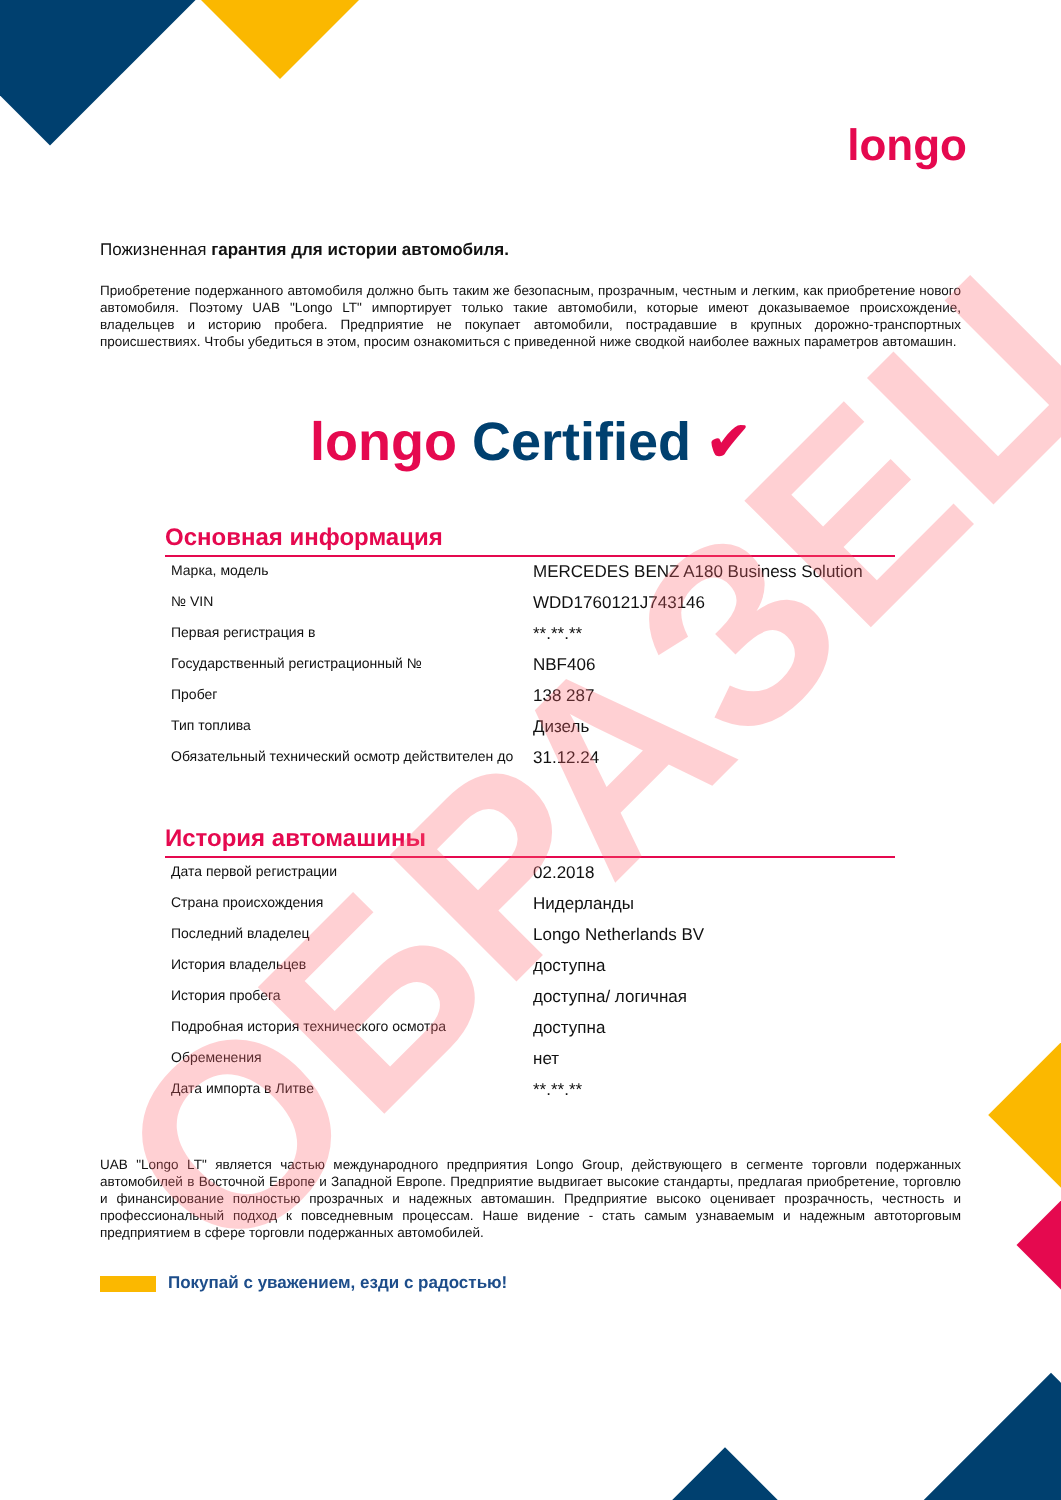longo
Пожизненная гарантия для истории автомобиля.
Приобретение подержанного автомобиля должно быть таким же безопасным, прозрачным, честным и легким, как приобретение нового автомобиля. Поэтому UAB "Longo LT" импортирует только такие автомобили, которые имеют доказываемое происхождение, владельцев и историю пробега. Предприятие не покупает автомобили, пострадавшие в крупных дорожно-транспортных происшествиях. Чтобы убедиться в этом, просим ознакомиться с приведенной ниже сводкой наиболее важных параметров автомашин.
longo Certified ✔
Основная информация
| Марка, модель | MERCEDES BENZ A180 Business Solution |
| № VIN | WDD1760121J743146 |
| Первая регистрация в | **.**.** |
| Государственный регистрационный № | NBF406 |
| Пробег | 138 287 |
| Тип топлива | Дизель |
| Обязательный технический осмотр действителен до | 31.12.24 |
История автомашины
| Дата первой регистрации | 02.2018 |
| Страна происхождения | Нидерланды |
| Последний владелец | Longo Netherlands BV |
| История владельцев | доступна |
| История пробега | доступна/ логичная |
| Подробная история технического осмотра | доступна |
| Обременения | нет |
| Дата импорта в Литве | **.**.** |
UAB "Longo LT" является частью международного предприятия Longo Group, действующего в сегменте торговли подержанных автомобилей в Восточной Европе и Западной Европе. Предприятие выдвигает высокие стандарты, предлагая приобретение, торговлю и финансирование полностью прозрачных и надежных автомашин. Предприятие высоко оценивает прозрачность, честность и профессиональный подход к повседневным процессам. Наше видение - стать самым узнаваемым и надежным автоторговым предприятием в сфере торговли подержанных автомобилей.
Покупай с уважением, езди с радостью!
ОБРАЗЕЦ